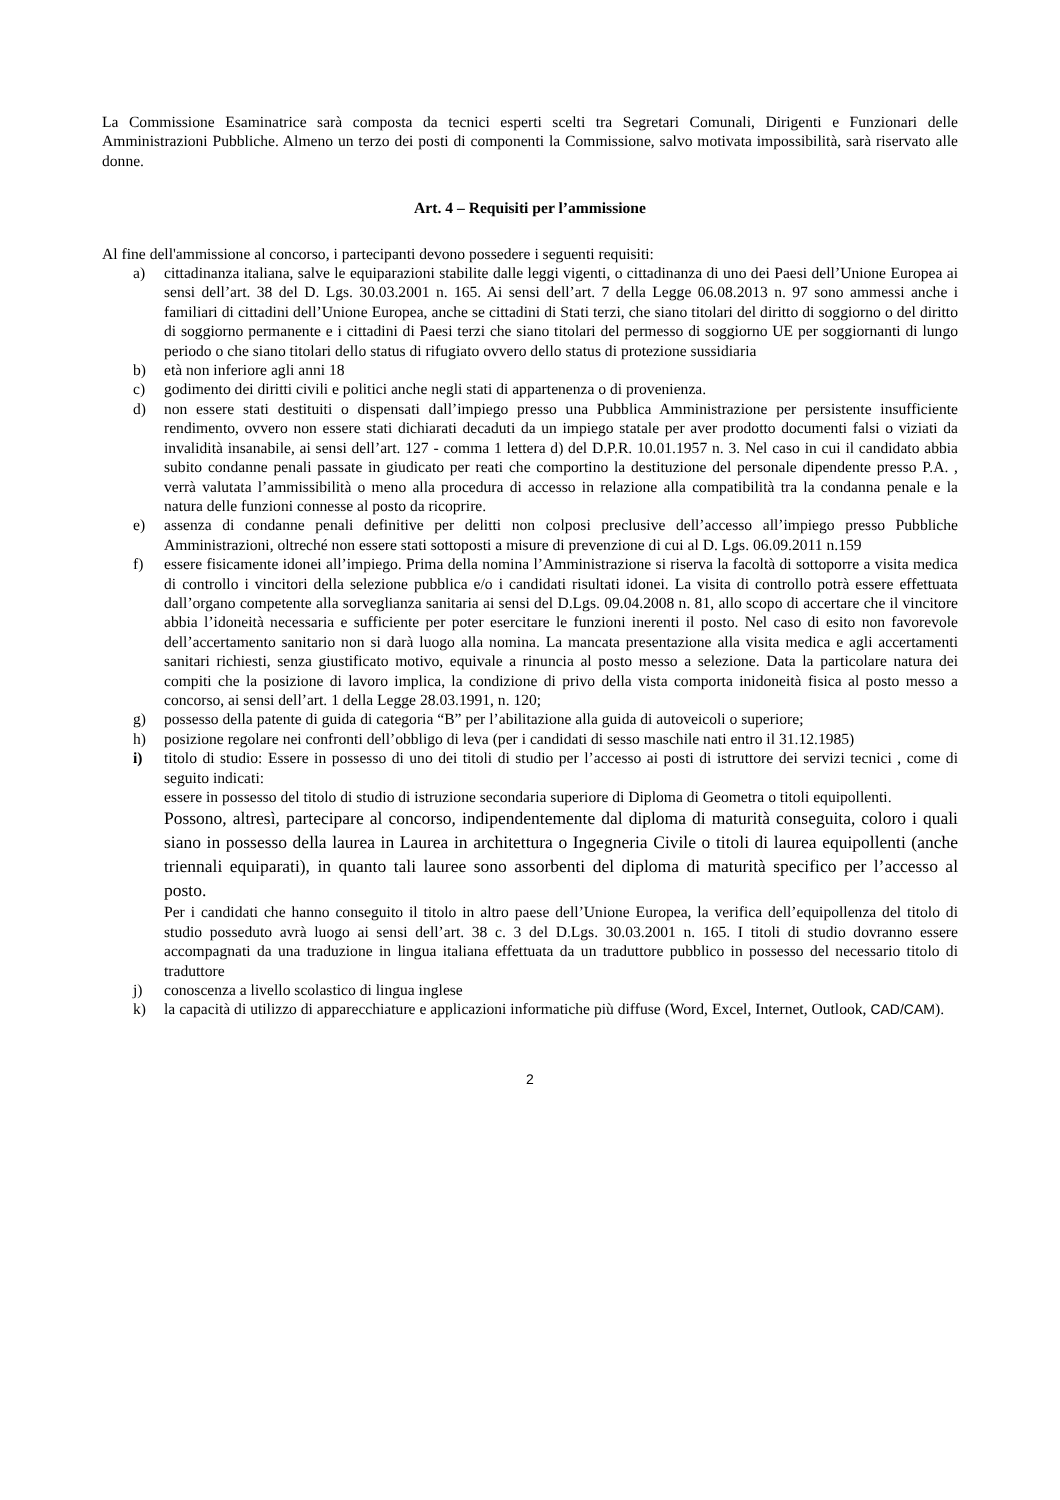La Commissione Esaminatrice sarà composta da tecnici esperti scelti tra Segretari Comunali, Dirigenti e Funzionari delle Amministrazioni Pubbliche. Almeno un terzo dei posti di componenti la Commissione, salvo motivata impossibilità, sarà riservato alle donne.
Art. 4 – Requisiti per l’ammissione
Al fine dell'ammissione al concorso, i partecipanti devono possedere i seguenti requisiti:
a) cittadinanza italiana, salve le equiparazioni stabilite dalle leggi vigenti, o cittadinanza di uno dei Paesi dell’Unione Europea ai sensi dell’art. 38 del D. Lgs. 30.03.2001 n. 165. Ai sensi dell’art. 7 della Legge 06.08.2013 n. 97 sono ammessi anche i familiari di cittadini dell’Unione Europea, anche se cittadini di Stati terzi, che siano titolari del diritto di soggiorno o del diritto di soggiorno permanente e i cittadini di Paesi terzi che siano titolari del permesso di soggiorno UE per soggiornanti di lungo periodo o che siano titolari dello status di rifugiato ovvero dello status di protezione sussidiaria
b) età non inferiore agli anni 18
c) godimento dei diritti civili e politici anche negli stati di appartenenza o di provenienza.
d) non essere stati destituiti o dispensati dall’impiego presso una Pubblica Amministrazione per persistente insufficiente rendimento, ovvero non essere stati dichiarati decaduti da un impiego statale per aver prodotto documenti falsi o viziati da invalidità insanabile, ai sensi dell’art. 127 - comma 1 lettera d) del D.P.R. 10.01.1957 n. 3. Nel caso in cui il candidato abbia subito condanne penali passate in giudicato per reati che comportino la destituzione del personale dipendente presso P.A. , verrà valutata l’ammissibilità o meno alla procedura di accesso in relazione alla compatibilità tra la condanna penale e la natura delle funzioni connesse al posto da ricoprire.
e) assenza di condanne penali definitive per delitti non colposi preclusive dell’accesso all’impiego presso Pubbliche Amministrazioni, oltreché non essere stati sottoposti a misure di prevenzione di cui al D. Lgs. 06.09.2011 n.159
f) essere fisicamente idonei all’impiego. Prima della nomina l’Amministrazione si riserva la facoltà di sottoporre a visita medica di controllo i vincitori della selezione pubblica e/o i candidati risultati idonei. La visita di controllo potrà essere effettuata dall’organo competente alla sorveglianza sanitaria ai sensi del D.Lgs. 09.04.2008 n. 81, allo scopo di accertare che il vincitore abbia l’idoneità necessaria e sufficiente per poter esercitare le funzioni inerenti il posto. Nel caso di esito non favorevole dell’accertamento sanitario non si darà luogo alla nomina. La mancata presentazione alla visita medica e agli accertamenti sanitari richiesti, senza giustificato motivo, equivale a rinuncia al posto messo a selezione. Data la particolare natura dei compiti che la posizione di lavoro implica, la condizione di privo della vista comporta inidoneità fisica al posto messo a concorso, ai sensi dell’art. 1 della Legge 28.03.1991, n. 120;
g) possesso della patente di guida di categoria “B” per l’abilitazione alla guida di autoveicoli o superiore;
h) posizione regolare nei confronti dell’obbligo di leva (per i candidati di sesso maschile nati entro il 31.12.1985)
i) titolo di studio: Essere in possesso di uno dei titoli di studio per l’accesso ai posti di istruttore dei servizi tecnici , come di seguito indicati:
essere in possesso del titolo di studio di istruzione secondaria superiore di Diploma di Geometra o titoli equipollenti.
Possono, altresì, partecipare al concorso, indipendentemente dal diploma di maturità conseguita, coloro i quali siano in possesso della laurea in Laurea in architettura o Ingegneria Civile o titoli di laurea equipollenti (anche triennali equiparati), in quanto tali lauree sono assorbenti del diploma di maturità specifico per l’accesso al posto.
Per i candidati che hanno conseguito il titolo in altro paese dell’Unione Europea, la verifica dell’equipollenza del titolo di studio posseduto avrà luogo ai sensi dell’art. 38 c. 3 del D.Lgs. 30.03.2001 n. 165. I titoli di studio dovranno essere accompagnati da una traduzione in lingua italiana effettuata da un traduttore pubblico in possesso del necessario titolo di traduttore
j) conoscenza a livello scolastico di lingua inglese
k) la capacità di utilizzo di apparecchiature e applicazioni informatiche più diffuse (Word, Excel, Internet, Outlook, CAD/CAM).
2